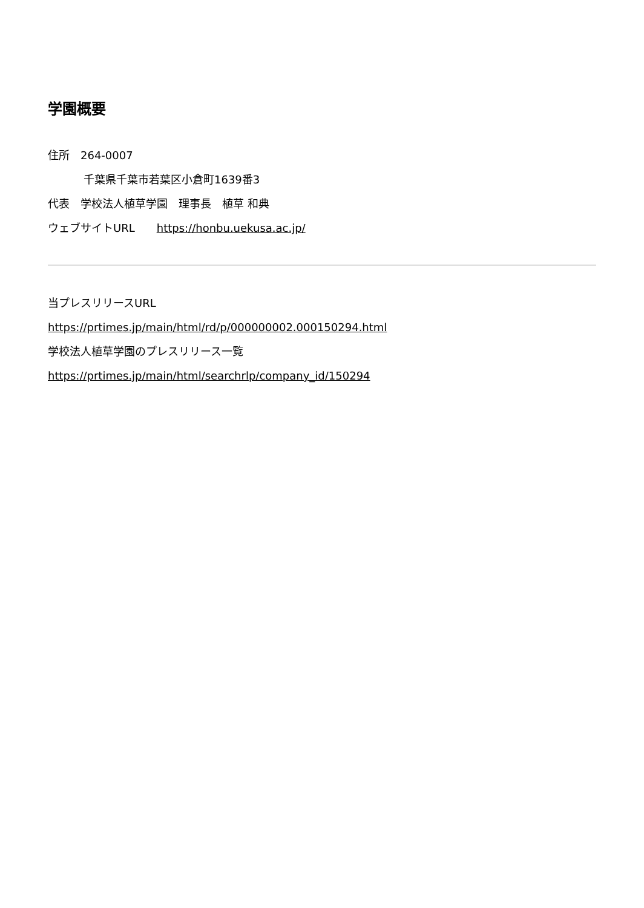学園概要
住所　264-0007
千葉県千葉市若葉区小倉町1639番3
代表　学校法人植草学園　理事長　植草 和典
ウェブサイトURL　　https://honbu.uekusa.ac.jp/
当プレスリリースURL
https://prtimes.jp/main/html/rd/p/000000002.000150294.html
学校法人植草学園のプレスリリース一覧
https://prtimes.jp/main/html/searchrlp/company_id/150294